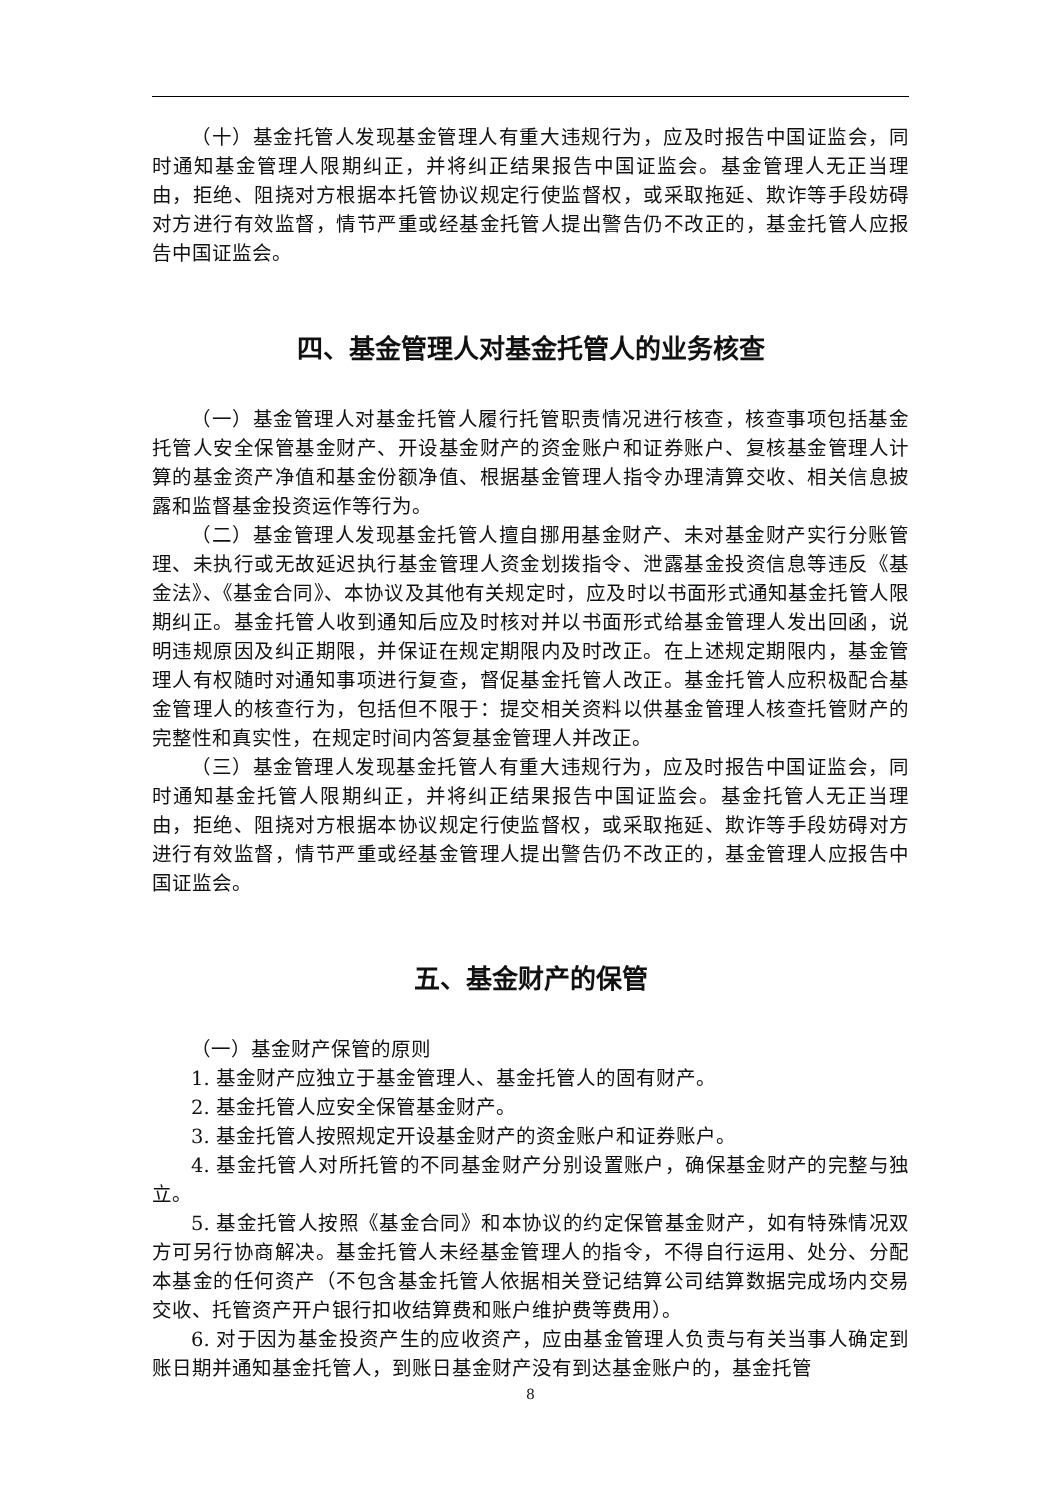（十）基金托管人发现基金管理人有重大违规行为，应及时报告中国证监会，同时通知基金管理人限期纠正，并将纠正结果报告中国证监会。基金管理人无正当理由，拒绝、阻挠对方根据本托管协议规定行使监督权，或采取拖延、欺诈等手段妨碍对方进行有效监督，情节严重或经基金托管人提出警告仍不改正的，基金托管人应报告中国证监会。
四、基金管理人对基金托管人的业务核查
（一）基金管理人对基金托管人履行托管职责情况进行核查，核查事项包括基金托管人安全保管基金财产、开设基金财产的资金账户和证券账户、复核基金管理人计算的基金资产净值和基金份额净值、根据基金管理人指令办理清算交收、相关信息披露和监督基金投资运作等行为。
（二）基金管理人发现基金托管人擅自挪用基金财产、未对基金财产实行分账管理、未执行或无故延迟执行基金管理人资金划拨指令、泄露基金投资信息等违反《基金法》、《基金合同》、本协议及其他有关规定时，应及时以书面形式通知基金托管人限期纠正。基金托管人收到通知后应及时核对并以书面形式给基金管理人发出回函，说明违规原因及纠正期限，并保证在规定期限内及时改正。在上述规定期限内，基金管理人有权随时对通知事项进行复查，督促基金托管人改正。基金托管人应积极配合基金管理人的核查行为，包括但不限于：提交相关资料以供基金管理人核查托管财产的完整性和真实性，在规定时间内答复基金管理人并改正。
（三）基金管理人发现基金托管人有重大违规行为，应及时报告中国证监会，同时通知基金托管人限期纠正，并将纠正结果报告中国证监会。基金托管人无正当理由，拒绝、阻挠对方根据本协议规定行使监督权，或采取拖延、欺诈等手段妨碍对方进行有效监督，情节严重或经基金管理人提出警告仍不改正的，基金管理人应报告中国证监会。
五、基金财产的保管
（一）基金财产保管的原则
1. 基金财产应独立于基金管理人、基金托管人的固有财产。
2. 基金托管人应安全保管基金财产。
3. 基金托管人按照规定开设基金财产的资金账户和证券账户。
4. 基金托管人对所托管的不同基金财产分别设置账户，确保基金财产的完整与独立。
5. 基金托管人按照《基金合同》和本协议的约定保管基金财产，如有特殊情况双方可另行协商解决。基金托管人未经基金管理人的指令，不得自行运用、处分、分配本基金的任何资产（不包含基金托管人依据相关登记结算公司结算数据完成场内交易交收、托管资产开户银行扣收结算费和账户维护费等费用）。
6. 对于因为基金投资产生的应收资产，应由基金管理人负责与有关当事人确定到账日期并通知基金托管人，到账日基金财产没有到达基金账户的，基金托管
8